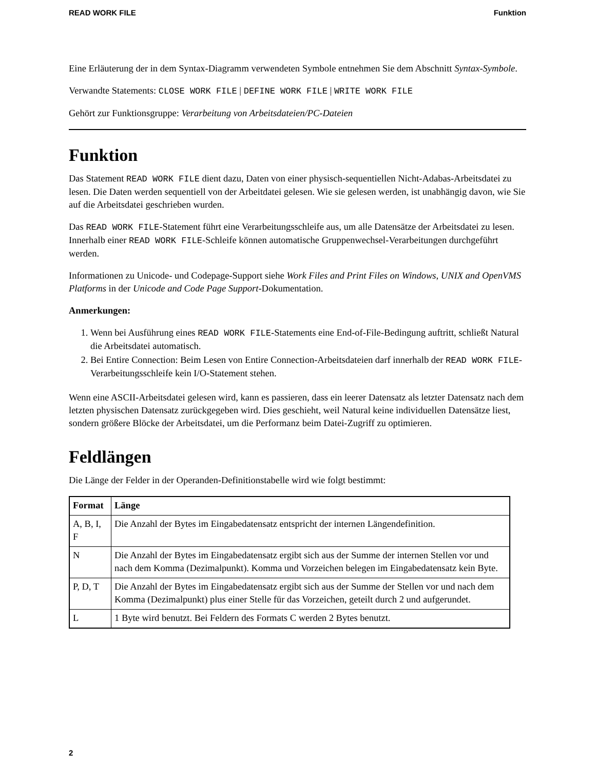READ WORK FILE Funktion
Eine Erläuterung der in dem Syntax-Diagramm verwendeten Symbole entnehmen Sie dem Abschnitt Syntax-Symbole.
Verwandte Statements: CLOSE WORK FILE | DEFINE WORK FILE | WRITE WORK FILE
Gehört zur Funktionsgruppe: Verarbeitung von Arbeitsdateien/PC-Dateien
Funktion
Das Statement READ WORK FILE dient dazu, Daten von einer physisch-sequentiellen Nicht-Adabas-Arbeitsdatei zu lesen. Die Daten werden sequentiell von der Arbeitdatei gelesen. Wie sie gelesen werden, ist unabhängig davon, wie Sie auf die Arbeitsdatei geschrieben wurden.
Das READ WORK FILE-Statement führt eine Verarbeitungsschleife aus, um alle Datensätze der Arbeitsdatei zu lesen. Innerhalb einer READ WORK FILE-Schleife können automatische Gruppenwechsel-Verarbeitungen durchgeführt werden.
Informationen zu Unicode- und Codepage-Support siehe Work Files and Print Files on Windows, UNIX and OpenVMS Platforms in der Unicode and Code Page Support-Dokumentation.
Anmerkungen:
1. Wenn bei Ausführung eines READ WORK FILE-Statements eine End-of-File-Bedingung auftritt, schließt Natural die Arbeitsdatei automatisch.
2. Bei Entire Connection: Beim Lesen von Entire Connection-Arbeitsdateien darf innerhalb der READ WORK FILE-Verarbeitungsschleife kein I/O-Statement stehen.
Wenn eine ASCII-Arbeitsdatei gelesen wird, kann es passieren, dass ein leerer Datensatz als letzter Datensatz nach dem letzten physischen Datensatz zurückgegeben wird. Dies geschieht, weil Natural keine individuellen Datensätze liest, sondern größere Blöcke der Arbeitsdatei, um die Performanz beim Datei-Zugriff zu optimieren.
Feldlängen
Die Länge der Felder in der Operanden-Definitionstabelle wird wie folgt bestimmt:
| Format | Länge |
| --- | --- |
| A, B, I, F | Die Anzahl der Bytes im Eingabedatensatz entspricht der internen Längendefinition. |
| N | Die Anzahl der Bytes im Eingabedatensatz ergibt sich aus der Summe der internen Stellen vor und nach dem Komma (Dezimalpunkt). Komma und Vorzeichen belegen im Eingabedatensatz kein Byte. |
| P, D, T | Die Anzahl der Bytes im Eingabedatensatz ergibt sich aus der Summe der Stellen vor und nach dem Komma (Dezimalpunkt) plus einer Stelle für das Vorzeichen, geteilt durch 2 und aufgerundet. |
| L | 1 Byte wird benutzt. Bei Feldern des Formats C werden 2 Bytes benutzt. |
2